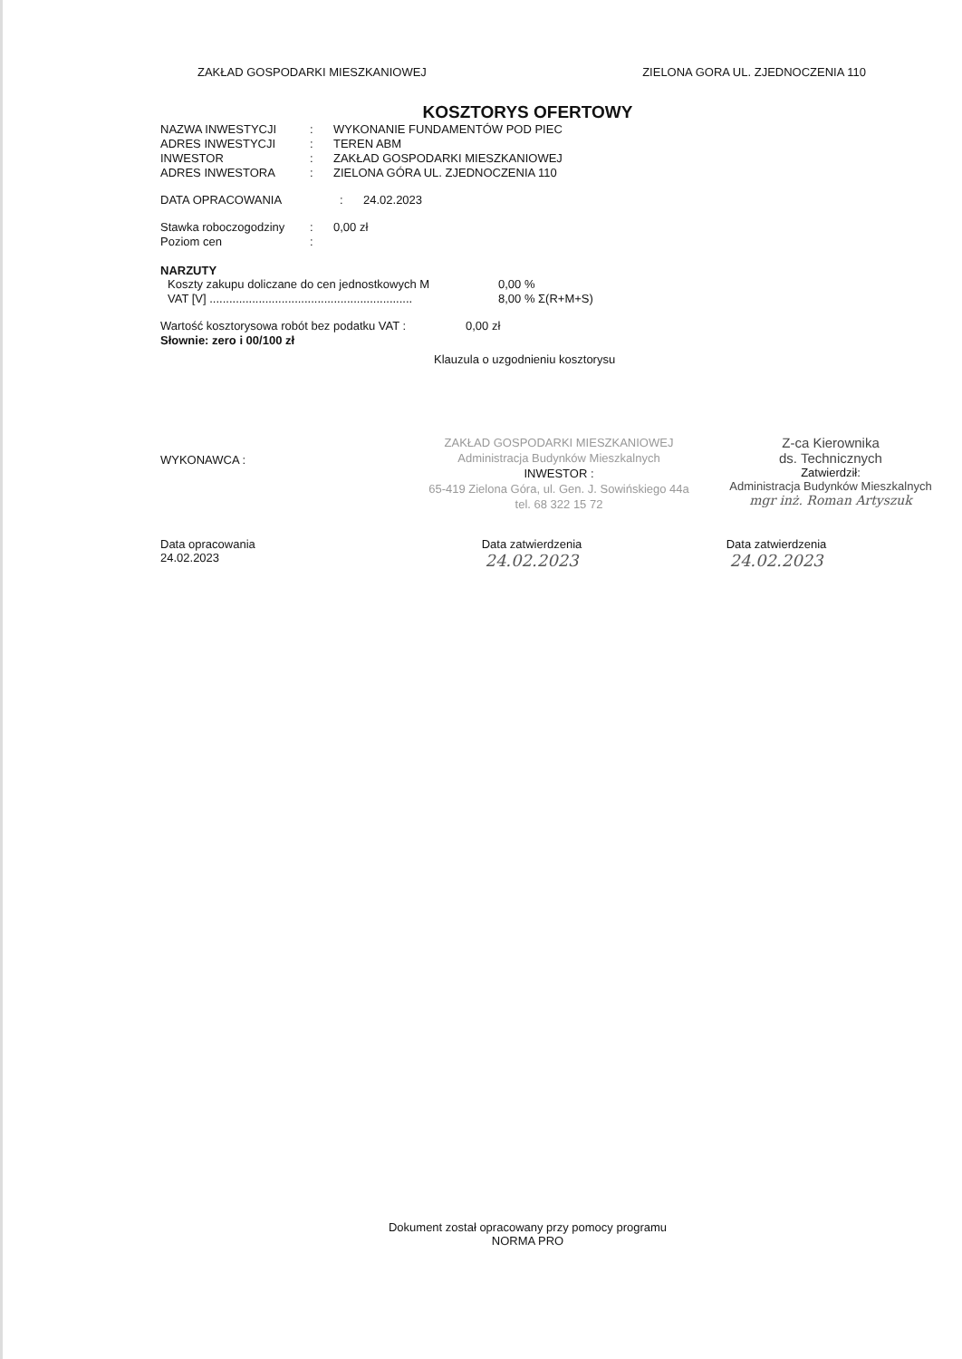ZAKŁAD GOSPODARKI MIESZKANIOWEJ ZIELONA GORA UL. ZJEDNOCZENIA 110
KOSZTORYS OFERTOWY
NAZWA INWESTYCJI: WYKONANIE FUNDAMENTÓW POD PIEC
ADRES INWESTYCJI: TEREN ABM
INWESTOR: ZAKŁAD GOSPODARKI MIESZKANIOWEJ
ADRES INWESTORA: ZIELONA GÓRA UL. ZJEDNOCZENIA 110
DATA OPRACOWANIA: 24.02.2023
Stawka roboczogodziny: 0,00 zł
Poziom cen:
NARZUTY
Koszty zakupu doliczane do cen jednostkowych M 0,00 %
VAT [V] .............................................................. 8,00 % Σ(R+M+S)
Wartość kosztorysowa robót bez podatku VAT : 0,00 zł
Słownie: zero i 00/100 zł
Klauzula o uzgodnieniu kosztorysu
WYKONAWCA :
ZAKŁAD GOSPODARKI MIESZKANIOWEJ
Administracja Budynków Mieszkalnych
INWESTOR :
65-419 Zielona Góra, ul. Gen. J. Sowińskiego 44a
tel. 68 322 15 72
Z-ca Kierownika
ds. Technicznych
Zatwierdził:
Administracja Budynków Mieszkalnych
mgr inż. Roman Artyszuk
Data opracowania
24.02.2023
Data zatwierdzenia
24.02.2023
Data zatwierdzenia
24.02.2023
Dokument został opracowany przy pomocy programu
NORMA PRO